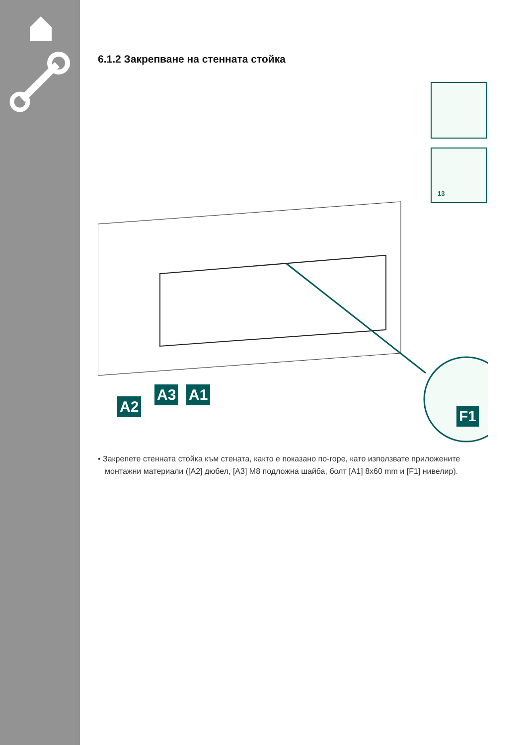6.1.2 Закрепване на стенната стойка
13
A2
A3 A1
F1
• Закрепете стенната стойка към стената, както е показано по-горе, като използвате приложените монтажни материали ([A2] дюбел, [A3] M8 подложна шайба, болт [A1] 8x60 mm и [F1] нивелир).